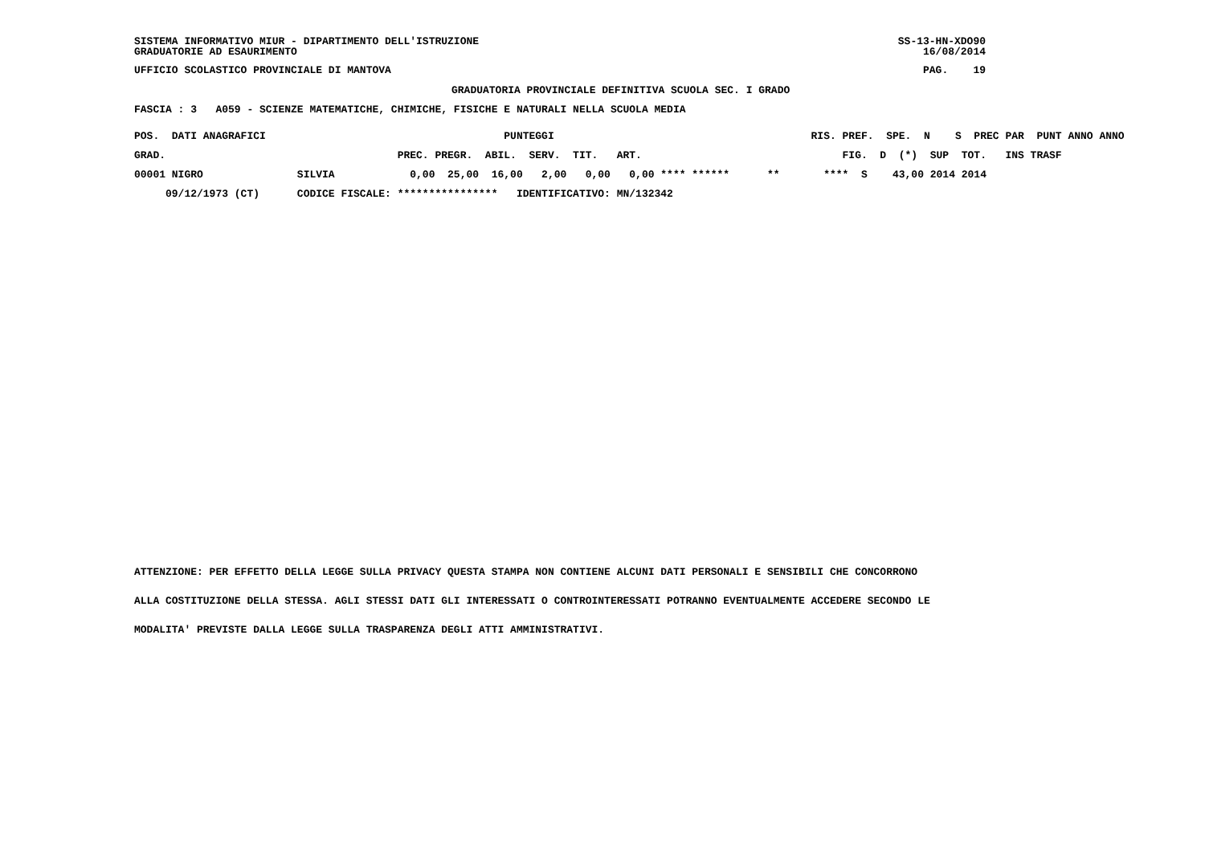SISTEMA INFORMATIVO MIUR - DIPARTIMENTO DELL'ISTRUZIONE SS-13-HN-XDO90
GRADUATORIE AD ESAURIMENTO 16/08/2014
UFFICIO SCOLASTICO PROVINCIALE DI MANTOVA PAG. 19
GRADUATORIA PROVINCIALE DEFINITIVA SCUOLA SEC. I GRADO
FASCIA : 3 A059 - SCIENZE MATEMATICHE, CHIMICHE, FISICHE E NATURALI NELLA SCUOLA MEDIA
| POS. DATI ANAGRAFICI | | PUNTEGGI | RIS. PREF. SPE. N S PREC PAR PUNT ANNO ANNO |
| --- | --- | --- | --- |
| GRAD. | | PREC. PREGR. ABIL. SERV. TIT. ART. | FIG. D (*) SUP TOT. INS TRASF |
| 00001 NIGRO | SILVIA | 0,00 25,00 16,00 2,00 0,00 0,00 **** ****** | ** **** S 43,00 2014 2014 |
| 09/12/1973 (CT) | CODICE FISCALE: | **************** IDENTIFICATIVO: MN/132342 | |
ATTENZIONE: PER EFFETTO DELLA LEGGE SULLA PRIVACY QUESTA STAMPA NON CONTIENE ALCUNI DATI PERSONALI E SENSIBILI CHE CONCORRONO ALLA COSTITUZIONE DELLA STESSA. AGLI STESSI DATI GLI INTERESSATI O CONTROINTERESSATI POTRANNO EVENTUALMENTE ACCEDERE SECONDO LE MODALITA' PREVISTE DALLA LEGGE SULLA TRASPARENZA DEGLI ATTI AMMINISTRATIVI.